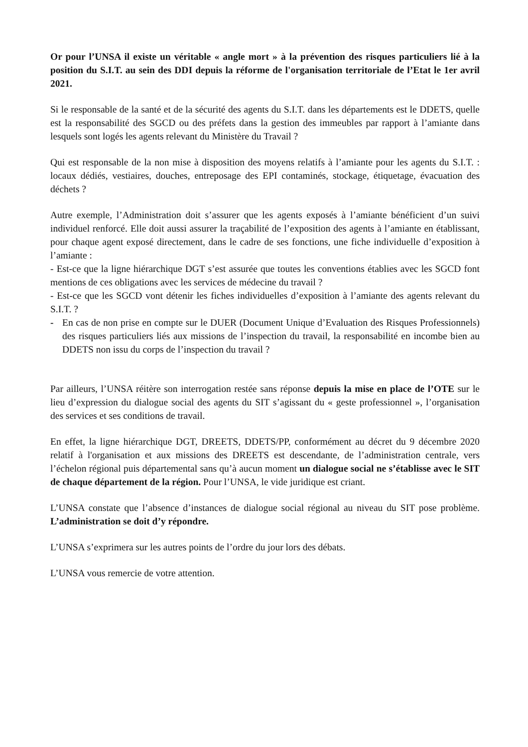Or pour l’UNSA il existe un véritable « angle mort » à la prévention des risques particuliers lié à la position du S.I.T. au sein des DDI depuis la réforme de l'organisation territoriale de l’Etat le 1er avril 2021.
Si le responsable de la santé et de la sécurité des agents du S.I.T. dans les départements est le DDETS, quelle est la responsabilité des SGCD ou des préfets dans la gestion des immeubles par rapport à l’amiante dans lesquels sont logés les agents relevant du Ministère du Travail ?
Qui est responsable de la non mise à disposition des moyens relatifs à l’amiante pour les agents du S.I.T. : locaux dédiés, vestiaires, douches, entreposage des EPI contaminés, stockage, étiquetage, évacuation des déchets ?
Autre exemple, l’Administration doit s’assurer que les agents exposés à l’amiante bénéficient d’un suivi individuel renforcé. Elle doit aussi assurer la traçabilité de l’exposition des agents à l’amiante en établissant, pour chaque agent exposé directement, dans le cadre de ses fonctions, une fiche individuelle d’exposition à l’amiante :
- Est-ce que la ligne hiérarchique DGT s’est assurée que toutes les conventions établies avec les SGCD font mentions de ces obligations avec les services de médecine du travail ?
- Est-ce que les SGCD vont détenir les fiches individuelles d’exposition à l’amiante des agents relevant du S.I.T. ?
- En cas de non prise en compte sur le DUER (Document Unique d’Evaluation des Risques Professionnels) des risques particuliers liés aux missions de l’inspection du travail, la responsabilité en incombe bien au DDETS non issu du corps de l’inspection du travail ?
Par ailleurs, l’UNSA réitère son interrogation restée sans réponse depuis la mise en place de l’OTE sur le lieu d’expression du dialogue social des agents du SIT s’agissant du « geste professionnel », l’organisation des services et ses conditions de travail.
En effet, la ligne hiérarchique DGT, DREETS, DDETS/PP, conformément au décret du 9 décembre 2020 relatif à l'organisation et aux missions des DREETS est descendante, de l’administration centrale, vers l’échelon régional puis départemental sans qu’à aucun moment un dialogue social ne s’établisse avec le SIT de chaque département de la région. Pour l’UNSA, le vide juridique est criant.
L’UNSA constate que l’absence d’instances de dialogue social régional au niveau du SIT pose problème. L’administration se doit d’y répondre.
L’UNSA s’exprimera sur les autres points de l’ordre du jour lors des débats.
L’UNSA vous remercie de votre attention.